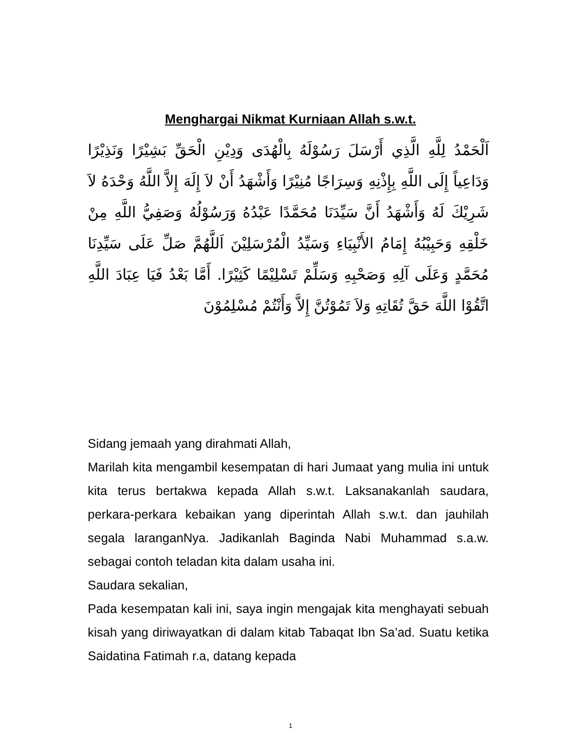Menghargai Nikmat Kurniaan Allah s.w.t.
اَلْحَمْدُ لِلَّهِ الَّذِي أَرْسَلَ رَسُوْلَهُ بِالْهُدَى وَدِيْنِ الْحَقِّ بَشِيْرًا وَنَذِيْرًا وَدَاعِياً إِلَى اللَّهِ بِإِذْنِهِ وَسِرَاجًا مُنِيْرًا وَأَشْهَدُ أَنْ لاَ إِلَهَ إِلاَّ اللَّهُ وَحْدَهُ لاَ شَرِيْكَ لَهُ وَأَشْهَدُ أَنَّ سَيِّدَنَا مُحَمَّدًا عَبْدُهُ وَرَسُوْلُهُ وَصَفِيُّ اللَّهِ مِنْ خَلْقِهِ وَحَبِيْبُهُ إِمَامُ الأَنْبِيَاءِ وَسَيِّدُ الْمُرْسَلِيْنَ اَللَّهُمَّ صَلِّ عَلَى سَيِّدِنَا مُحَمَّدٍ وَعَلَى آلِهِ وَصَحْبِهِ وَسَلِّمْ تَسْلِيْمًا كَثِيْرًا. أَمَّا بَعْدُ فَيَا عِبَادَ اللَّهِ اتَّقُوْا اللَّهَ حَقَّ تُقَاتِهِ وَلاَ تَمُوْتُنَّ إِلاَّ وَأَنْتُمْ مُسْلِمُوْنَ
Sidang jemaah yang dirahmati Allah,
Marilah kita mengambil kesempatan di hari Jumaat yang mulia ini untuk kita terus bertakwa kepada Allah s.w.t. Laksanakanlah saudara, perkara-perkara kebaikan yang diperintah Allah s.w.t. dan jauhilah segala laranganNya. Jadikanlah Baginda Nabi Muhammad s.a.w. sebagai contoh teladan kita dalam usaha ini.
Saudara sekalian,
Pada kesempatan kali ini, saya ingin mengajak kita menghayati sebuah kisah yang diriwayatkan di dalam kitab Tabaqat Ibn Sa’ad. Suatu ketika Saidatina Fatimah r.a, datang kepada
1